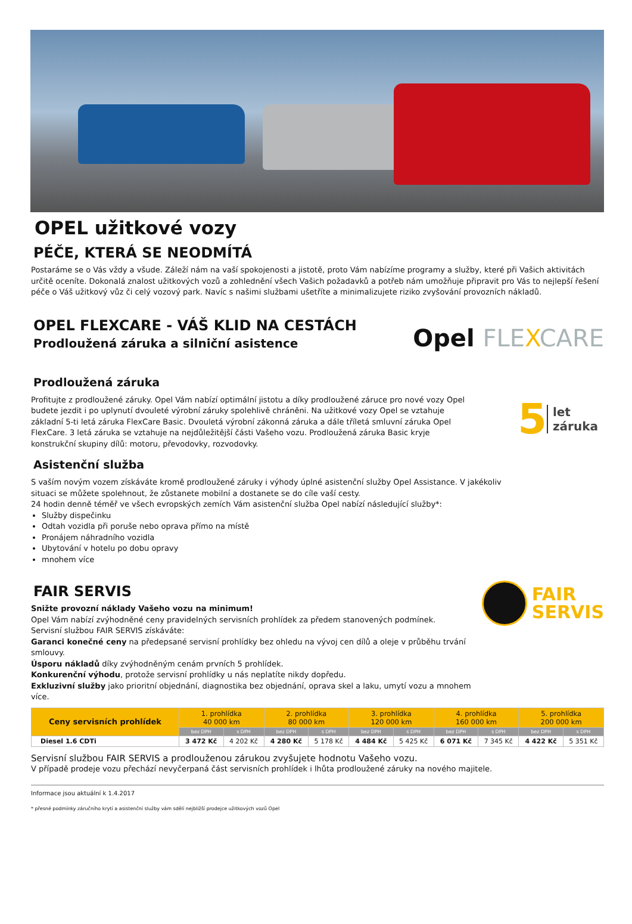OPEL užitkové vozy
PÉČE, KTERÁ SE NEODMÍTÁ
Postaráme se o Vás vždy a všude. Záleží nám na vaší spokojenosti a jistotě, proto Vám nabízíme programy a služby, které při Vašich aktivitách určitě oceníte. Dokonalá znalost užitkových vozů a zohlednění všech Vašich požadavků a potřeb nám umožňuje připravit pro Vás to nejlepší řešení péče o Váš užitkový vůz či celý vozový park. Navíc s našimi službami ušetříte a minimalizujete riziko zvyšování provozních nákladů.
OPEL FLEXCARE - VÁŠ KLID NA CESTÁCH
Prodloužená záruka a silniční asistence
Opel FLEXCARE
Prodloužená záruka
Profitujte z prodloužené záruky. Opel Vám nabízí optimální jistotu a díky prodloužené záruce pro nové vozy Opel budete jezdit i po uplynutí dvouleté výrobní záruky spolehlivě chráněni. Na užitkové vozy Opel se vztahuje základní 5-ti letá záruka FlexCare Basic. Dvouletá výrobní zákonná záruka a dále tříletá smluvní záruka Opel FlexCare. 3 letá záruka se vztahuje na nejdůležitější části Vašeho vozu. Prodloužená záruka Basic kryje konstrukční skupiny dílů: motoru, převodovky, rozvodovky.
5 let
záruka
Asistenční služba
S vaším novým vozem získáváte kromě prodloužené záruky i výhody úplné asistenční služby Opel Assistance. V jakékoliv situaci se můžete spolehnout, že zůstanete mobilní a dostanete se do cíle vaší cesty.
24 hodin denně téměř ve všech evropských zemích Vám asistenční služba Opel nabízí následující služby*:
Služby dispečinku
Odtah vozidla při poruše nebo oprava přímo na místě
Pronájem náhradního vozidla
Ubytování v hotelu po dobu opravy
mnohem více
FAIR SERVIS
Snižte provozní náklady Vašeho vozu na minimum!
Opel Vám nabízí zvýhodněné ceny pravidelných servisních prohlídek za předem stanovených podmínek.
Servisní službou FAIR SERVIS získáváte:
Garanci konečné ceny na předepsané servisní prohlídky bez ohledu na vývoj cen dílů a oleje v průběhu trvání smlouvy.
Úsporu nákladů díky zvýhodněným cenám prvních 5 prohlídek.
Konkurenční výhodu, protože servisní prohlídky u nás neplatíte nikdy dopředu.
Exkluzivní služby jako prioritní objednání, diagnostika bez objednání, oprava skel a laku, umytí vozu a mnohem více.
FAIR
SERVIS
| Ceny servisních prohlídek | 1. prohlídka 40 000 km | | 2. prohlídka 80 000 km | | 3. prohlídka 120 000 km | | 4. prohlídka 160 000 km | | 5. prohlídka 200 000 km | |
| --- | --- | --- | --- | --- | --- | --- | --- | --- | --- | --- |
| | bez DPH | s DPH | bez DPH | s DPH | bez DPH | s DPH | bez DPH | s DPH | bez DPH | s DPH |
| Diesel 1.6 CDTi | 3 472 Kč | 4 202 Kč | 4 280 Kč | 5 178 Kč | 4 484 Kč | 5 425 Kč | 6 071 Kč | 7 345 Kč | 4 422 Kč | 5 351 Kč |
Servisní službou FAIR SERVIS a prodlouženou zárukou zvyšujete hodnotu Vašeho vozu.
V případě prodeje vozu přechází nevyčerpaná část servisních prohlídek i lhůta prodloužené záruky na nového majitele.
Informace jsou aktuální k 1.4.2017
* přesné podmínky záručního krytí a asistenční služby vám sdělí nejbližší prodejce užitkových vozů Opel